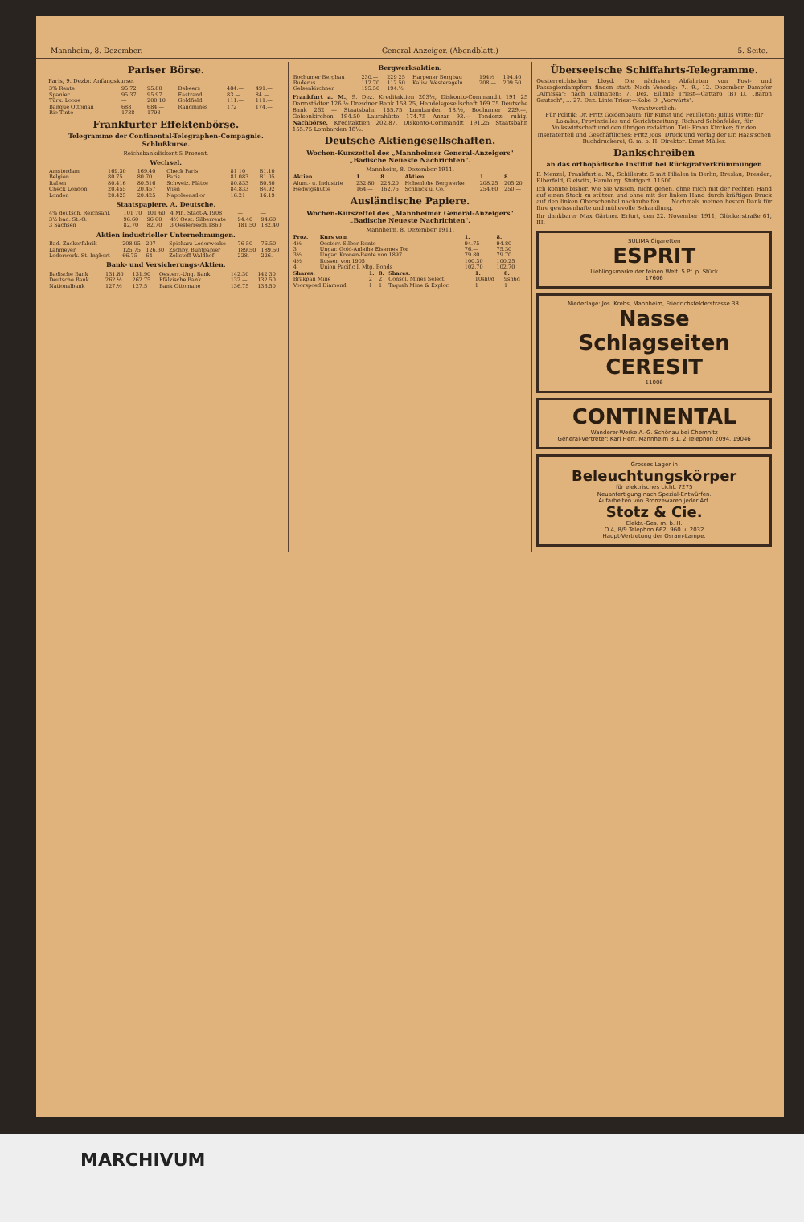Mannheim, 8. Dezember. General-Anzeiger. (Abendblatt.) 5. Seite.
Pariser Börse.
Paris, 9. Dezbr. Anfangskurse.
| 3% Rente | 95.72 | 95.80 | Debeers | 484.— | 491.— |
| Spanier | 95.37 | 95.97 | Eastrand | 83.— | 84.— |
| Türk. Loose | — | 200.10 | Goldfield | 111.— | 111.— |
| Banque Ottoman | 688 | 684.— | Randmines | 172 | 174.— |
| Rio Tinto | 1738 | 1793 | | | |
Frankfurter Effektenbörse.
Telegramme der Continental-Telegraphen-Compagnie. Schlußkurse.
Reichsbankdiskont 5 Prozent.
Wechsel.
| Amsterdam | 169.30 | 169.40 | Check Paris | 81 10 | 81.10 |
| Belgien | 80.75 | 80.70 | Paris | 81 083 | 81 05 |
| Italien | 80.416 | 80.516 | Schweiz. Plätze | 80.833 | 80.80 |
| Check London | 20.455 | 20.457 | Wien | 84.833 | 84.92 |
| London | 20.425 | 20.425 | Napoleonsd'or | 16.21 | 16.19 |
Staatspapiere. A. Deutsche.
| 4% deutsch. Reichsanl. | 101 70 | 101 60 | 4 Mh. Stadt-A.1908 | — | — |
| 3½ bad. St.-O. | 96.60 | 96 60 | 4½ Oest. Silberrente | 94.40 | 94.60 |
| 3 Sachsen | 82.70 | 82.70 | 3 Oesterreich.1860 | 181.50 | 182.40 |
Aktien industrieller Unternehmungen.
| Bad. Zuckerfabrik | 208 95 | 207 | Spicharz Lederwerke | 76 50 | 76.50 |
| Lahmeyer | 125.75 | 126.30 | Zschby. Buntpapier | 189.50 | 189.50 |
| Lederwerk. St. Ingbert | 66.75 | 64 | Zellstoff Waldhof | 228.— | 226.— |
Bank- und Versicherungs-Aktien.
| Badische Bank | 131.80 | 131.90 | Oesterr.-Ung. Bank | 142.30 | 142 30 |
| Deutsche Bank | 262.½ | 262 75 | Pfälzische Bank | 132.— | 132.50 |
| Nationalbank | 127.½ | 127.5 | Bank Ottomane | 136.75 | 136.50 |
Bergwerksaktien.
| Bochumer Bergbau | 230.— | 229 25 | Harpener Bergbau | 194½ | 194.40 |
| Buderus | 112.70 | 112 50 | Kaliw. Westeregeln | 208.— | 209.50 |
| Gelsenkirchner | 195.50 | 194.½ | | | |
Frankfurt a. M., 9. Dez. Kreditaktien 203½, Diskonto-Commandit 191 25 Darmstädter 126.½ Dresdner Bank 158 25, Handelsgesellschaft 169.75 Deutsche Bank 262 — Staatsbahn 155.75 Lombarden 18.½, Bochumer 229.—, Gelsenkirchen 194.50 Laurahütte 174.75 Anzar 93.— Tendenz: ruhig. Nachbörse. Kreditaktien 202.87, Diskonto-Commandit 191.25 Staatsbahn 155.75 Lombarden 18½.
Deutsche Aktiengesellschaften.
Wochen-Kurszettel des „Mannheimer General-Anzeigers" „Badische Neueste Nachrichten".
Mannheim, 8. Dezember 1911.
| Aktien. | 1. | 8. | Aktien. | 1. | 8. |
| --- | --- | --- | --- | --- | --- |
| Alum.- u. Industrie | 232.80 | 228.20 | Hohenlohe Bergwerke | 208.25 | 205.20 |
| Hedwigshütte | 164.— | 162.75 | Schlinck u. Co. | 254.60 | 250.— |
Ausländische Papiere.
Wochen-Kurszettel des „Mannheimer General-Anzeigers" „Badische Neueste Nachrichten".
Mannheim, 8. Dezember 1911.
| Proz. | Kurs vom | 1. | 8. |
| --- | --- | --- | --- |
| 4½ | Oesterr. Silber-Rente | 94.75 | 94.80 |
| 3 | Ungar. Gold-Anleihe Eisernes Tor | 76.— | 75.30 |
| 3½ | Ungar. Kronen-Rente von 1897 | 79.80 | 79.70 |
| 4½ | Russen von 1905 | 100.30 | 100.25 |
| 4 | Union Pacific I. Mtg. Bonds | 102.70 | 102.70 |
| Shares. | 1. | 8. | Shares. | 1. | 8. |
| --- | --- | --- | --- | --- | --- |
| Brakpan Mine | 2 | 2 | Consol. Mines Select. | 10sh0d | 9sh6d |
| Voorspoed Diamond | 1 | 1 | Taquah Mine & Explor. | 1 | 1 |
Überseeische Schiffahrts-Telegramme.
Oesterreichischer Lloyd. Die nächsten Abfahrten von Post- und Passagierdampfern finden statt: Nach Venedig: 7., 9., 12. Dezember Dampfer „Almissa"; nach Dalmatien: 7. Dez. Eillinie Triest—Cattaro (B) D. „Baron Gautsch", ... 27. Dez. Linie Triest—Kobe D. „Vorwärts".
Verantwortlich:
Für Politik: Dr. Fritz Goldenbaum; für Kunst und Feuilleton: Julius Witte; für Lokales, Provinzielles und Gerichtszeitung: Richard Schönfelder; für Volkswirtschaft und den übrigen redaktion. Teil: Franz Kircher; für den Inseratenteil und Geschäftliches: Fritz Joos. Druck und Verlag der Dr. Haas'schen Buchdruckerei, G. m. b. H. Direktor: Ernst Müller.
Dankschreiben
an das orthopädische Institut bei Rückgratverkrümmungen
F. Menzel, Frankfurt a. M., Schillerstr. 5 mit Filialen in Berlin, Breslau, Dresden, Elberfeld, Gleiwitz, Hamburg, Stuttgart. 11500
Ich konnte bisher, wie Sie wissen, nicht gehen, ohne mich mit der rechten Hand auf einen Stock zu stützen und ohne mit der linken Hand durch kräftigen Druck auf den linken Oberschenkel nachzuhelfen. ... Nochmals meinen besten Dank für Ihre gewissenhafte und mühevolle Behandlung.
Ihr dankbarer Max Gärtner. Erfurt, den 22. November 1911, Glückerstraße 61, III.
SULIMA Cigaretten
ESPRIT
Lieblingsmarke der feinen Welt. 5 Pf. p. Stück
17606
Niederlage: Jos. Krebs, Mannheim, Friedrichsfelderstrasse 38.
Nasse Schlagseiten
CERESIT
11006
CONTINENTAL
Wanderer-Werke A.-G. Schönau bei Chemnitz
General-Vertreter: Karl Herr, Mannheim B 1, 2 Telephon 2094. 19046
Grosses Lager in
Beleuchtungskörper
für elektrisches Licht. 7275
Neuanfertigung nach Spezial-Entwürfen.
Aufarbeiten von Bronzewaren jeder Art.
Stotz & Cie.
Elektr.-Ges. m. b. H.
O 4, 8/9 Telephon 662, 960 u. 2032
Haupt-Vertretung der Osram-Lampe.
MARCHIVUM